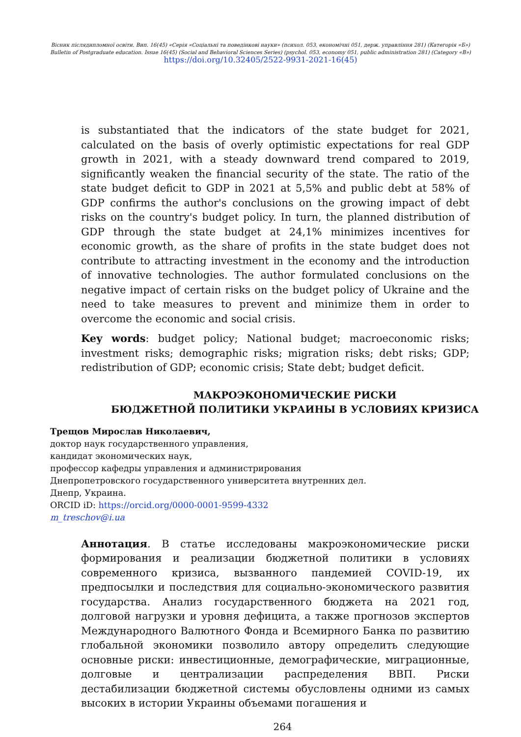Вісник післядипломної освіти. Вип. 16(45) «Серія «Соціальні та поведінкові науки» (психол. 053, економічні 051, держ. управління 281) (Категорія «Б»)
Bulletin of Postgraduate education. Issue 16(45) (Social and Behavioral Sciences Series) (psychol. 053, economy 051, public administration 281) (Category «B»)
https://doi.org/10.32405/2522-9931-2021-16(45)
is substantiated that the indicators of the state budget for 2021, calculated on the basis of overly optimistic expectations for real GDP growth in 2021, with a steady downward trend compared to 2019, significantly weaken the financial security of the state. The ratio of the state budget deficit to GDP in 2021 at 5,5% and public debt at 58% of GDP confirms the author's conclusions on the growing impact of debt risks on the country's budget policy. In turn, the planned distribution of GDP through the state budget at 24,1% minimizes incentives for economic growth, as the share of profits in the state budget does not contribute to attracting investment in the economy and the introduction of innovative technologies. The author formulated conclusions on the negative impact of certain risks on the budget policy of Ukraine and the need to take measures to prevent and minimize them in order to overcome the economic and social crisis.
Key words: budget policy; National budget; macroeconomic risks; investment risks; demographic risks; migration risks; debt risks; GDP; redistribution of GDP; economic crisis; State debt; budget deficit.
МАКРОЭКОНОМИЧЕСКИЕ РИСКИ
БЮДЖЕТНОЙ ПОЛИТИКИ УКРАИНЫ В УСЛОВИЯХ КРИЗИСА
Трещов Мирослав Николаевич,
доктор наук государственного управления,
кандидат экономических наук,
профессор кафедры управления и администрирования
Днепропетровского государственного университета внутренних дел.
Днепр, Украина.
ORCID iD: https://orcid.org/0000-0001-9599-4332
m_treschov@i.ua
Аннотация. В статье исследованы макроэкономические риски формирования и реализации бюджетной политики в условиях современного кризиса, вызванного пандемией COVID-19, их предпосылки и последствия для социально-экономического развития государства. Анализ государственного бюджета на 2021 год, долговой нагрузки и уровня дефицита, а также прогнозов экспертов Международного Валютного Фонда и Всемирного Банка по развитию глобальной экономики позволило автору определить следующие основные риски: инвестиционные, демографические, миграционные, долговые и централизации распределения ВВП. Риски дестабилизации бюджетной системы обусловлены одними из самых высоких в истории Украины объемами погашения и
264